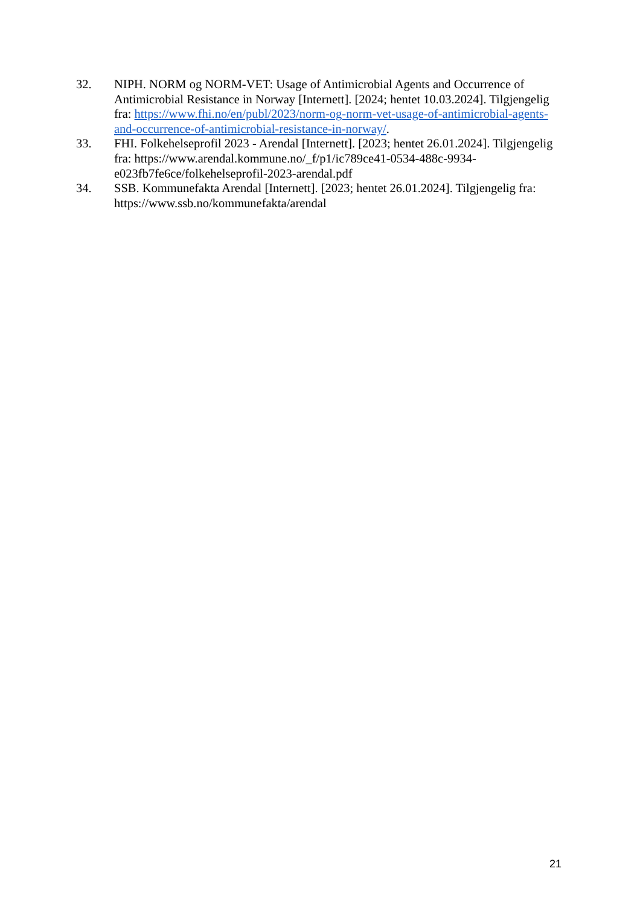32. NIPH. NORM og NORM-VET: Usage of Antimicrobial Agents and Occurrence of Antimicrobial Resistance in Norway [Internett]. [2024; hentet 10.03.2024]. Tilgjengelig fra: https://www.fhi.no/en/publ/2023/norm-og-norm-vet-usage-of-antimicrobial-agents-and-occurrence-of-antimicrobial-resistance-in-norway/.
33. FHI. Folkehelseprofil 2023 - Arendal [Internett]. [2023; hentet 26.01.2024]. Tilgjengelig fra: https://www.arendal.kommune.no/_f/p1/ic789ce41-0534-488c-9934-e023fb7fe6ce/folkehelseprofil-2023-arendal.pdf
34. SSB. Kommunefakta Arendal [Internett]. [2023; hentet 26.01.2024]. Tilgjengelig fra: https://www.ssb.no/kommunefakta/arendal
21